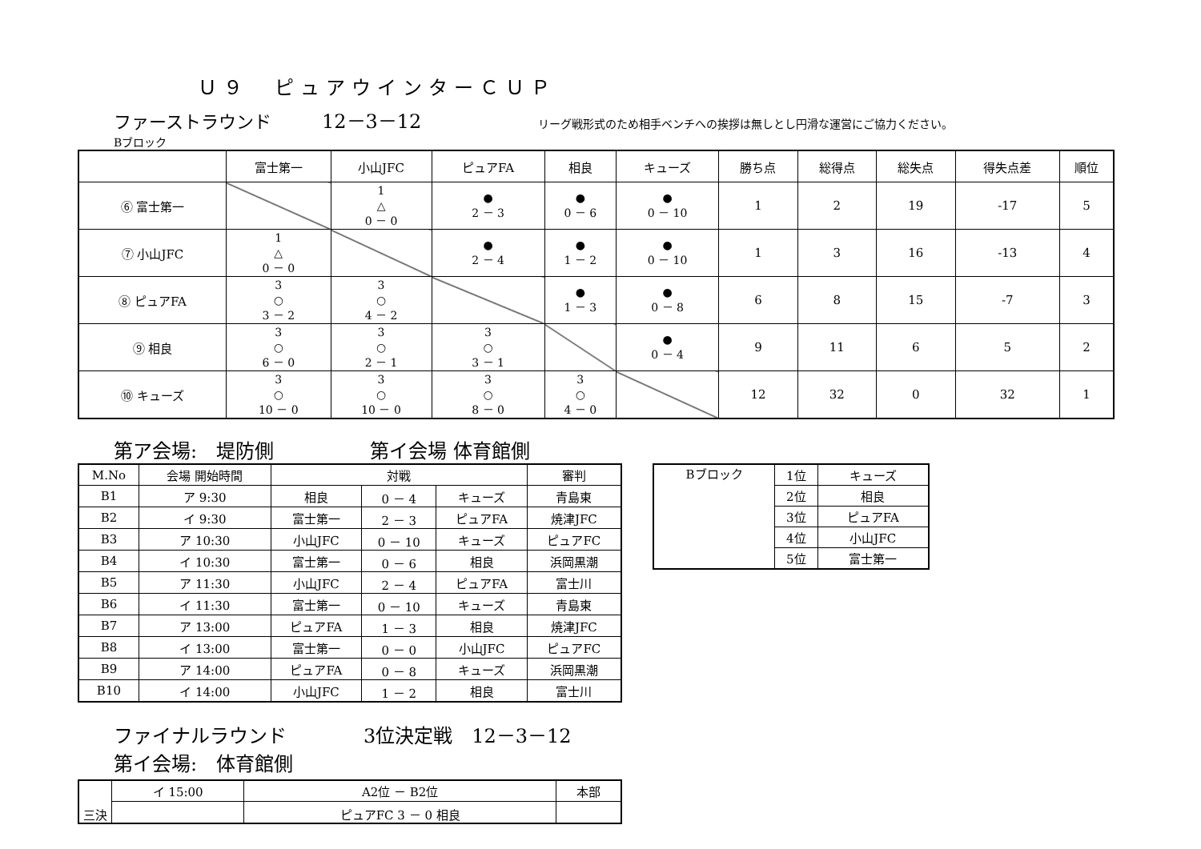Ｕ９　ピュアウインターＣＵＰ
ファーストラウンド 12－3－12 リーグ戦形式のため相手ベンチへの挨拶は無しとし円滑な運営にご協力ください。
Bブロック
| | 富士第一 | 小山JFC | ピュアFA | 相良 | キューズ | 勝ち点 | 総得点 | 総失点 | 得失点差 | 順位 |
| ⑥ 富士第一 | | 1 △ 0 － 0 | ● 2 － 3 | ● 0 － 6 | ● 0 － 10 | 1 | 2 | 19 | -17 | 5 |
| ⑦ 小山JFC | 1 △ 0 － 0 | | ● 2 － 4 | ● 1 － 2 | ● 0 － 10 | 1 | 3 | 16 | -13 | 4 |
| ⑧ ピュアFA | 3 ○ 3 － 2 | 3 ○ 4 － 2 | | ● 1 － 3 | ● 0 － 8 | 6 | 8 | 15 | -7 | 3 |
| ⑨ 相良 | 3 ○ 6 － 0 | 3 ○ 2 － 1 | 3 ○ 3 － 1 | | ● 0 － 4 | 9 | 11 | 6 | 5 | 2 |
| ⑩ キューズ | 3 ○ 10 － 0 | 3 ○ 10 － 0 | 3 ○ 8 － 0 | 3 ○ 4 － 0 | | 12 | 32 | 0 | 32 | 1 |
第ア会場:　堤防側　　　　　第イ会場 体育館側
| M.No | 会場 開始時間 | 対戦 | | | 審判 |
| B1 | ア 9:30 | 相良 | 0 － 4 | キューズ | 青島東 |
| B2 | イ 9:30 | 富士第一 | 2 － 3 | ピュアFA | 焼津JFC |
| B3 | ア 10:30 | 小山JFC | 0 － 10 | キューズ | ピュアFC |
| B4 | イ 10:30 | 富士第一 | 0 － 6 | 相良 | 浜岡黒潮 |
| B5 | ア 11:30 | 小山JFC | 2 － 4 | ピュアFA | 富士川 |
| B6 | イ 11:30 | 富士第一 | 0 － 10 | キューズ | 青島東 |
| B7 | ア 13:00 | ピュアFA | 1 － 3 | 相良 | 焼津JFC |
| B8 | イ 13:00 | 富士第一 | 0 － 0 | 小山JFC | ピュアFC |
| B9 | ア 14:00 | ピュアFA | 0 － 8 | キューズ | 浜岡黒潮 |
| B10 | イ 14:00 | 小山JFC | 1 － 2 | 相良 | 富士川 |
| Bブロック | 1位 | キューズ |
| | 2位 | 相良 |
| | 3位 | ピュアFA |
| | 4位 | 小山JFC |
| | 5位 | 富士第一 |
ファイナルラウンド　　　　3位決定戦　12－3－12
第イ会場:　体育館側
| 三決 | イ 15:00 | A2位 － B2位 | 本部 |
| | | ピュアFC 3 － 0 相良 | |